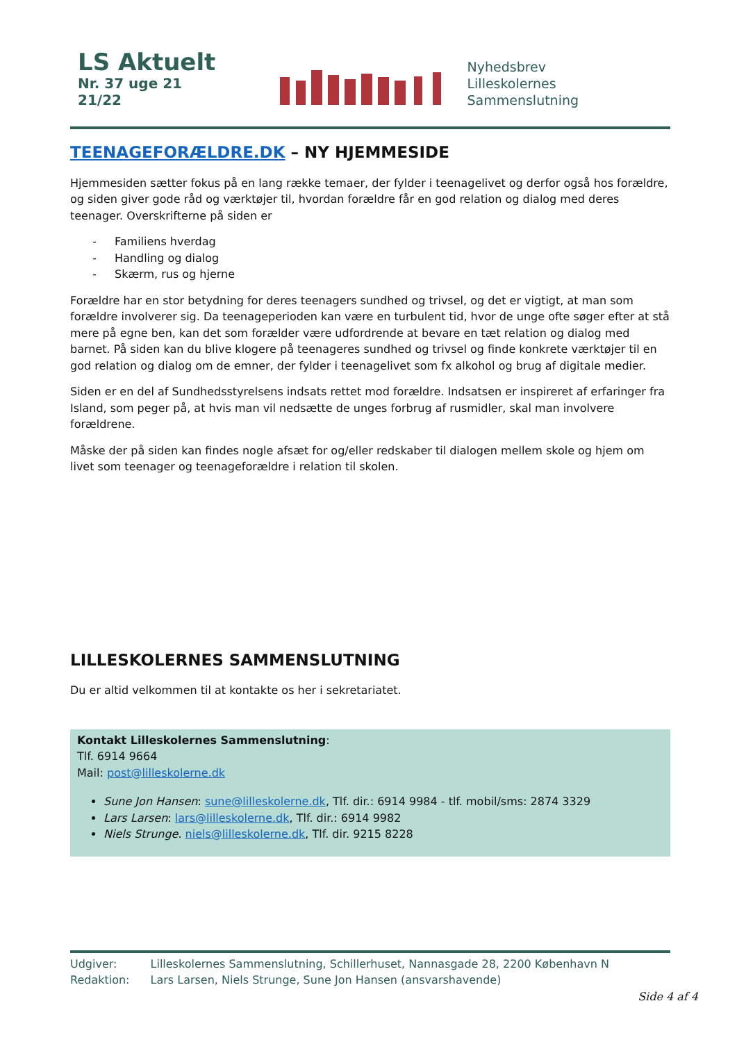LS Aktuelt
Nr. 37 uge 21 21/22
Nyhedsbrev
Lilleskolernes Sammenslutning
TEENAGEFORÆLDRE.DK – NY HJEMMESIDE
Hjemmesiden sætter fokus på en lang række temaer, der fylder i teenagelivet og derfor også hos forældre, og siden giver gode råd og værktøjer til, hvordan forældre får en god relation og dialog med deres teenager. Overskrifterne på siden er
- Familiens hverdag
- Handling og dialog
- Skærm, rus og hjerne
Forældre har en stor betydning for deres teenagers sundhed og trivsel, og det er vigtigt, at man som forældre involverer sig. Da teenageperioden kan være en turbulent tid, hvor de unge ofte søger efter at stå mere på egne ben, kan det som forælder være udfordrende at bevare en tæt relation og dialog med barnet. På siden kan du blive klogere på teenageres sundhed og trivsel og finde konkrete værktøjer til en god relation og dialog om de emner, der fylder i teenagelivet som fx alkohol og brug af digitale medier.
Siden er en del af Sundhedsstyrelsens indsats rettet mod forældre. Indsatsen er inspireret af erfaringer fra Island, som peger på, at hvis man vil nedsætte de unges forbrug af rusmidler, skal man involvere forældrene.
Måske der på siden kan findes nogle afsæt for og/eller redskaber til dialogen mellem skole og hjem om livet som teenager og teenageforældre i relation til skolen.
LILLESKOLERNES SAMMENSLUTNING
Du er altid velkommen til at kontakte os her i sekretariatet.
Kontakt Lilleskolernes Sammenslutning:
Tlf. 6914 9664
Mail: post@lilleskolerne.dk
Sune Jon Hansen: sune@lilleskolerne.dk, Tlf. dir.: 6914 9984 - tlf. mobil/sms: 2874 3329
Lars Larsen: lars@lilleskolerne.dk, Tlf. dir.: 6914 9982
Niels Strunge. niels@lilleskolerne.dk, Tlf. dir. 9215 8228
| Udgiver: | Lilleskolernes Sammenslutning, Schillerhuset, Nannasgade 28, 2200 København N |
| Redaktion: | Lars Larsen, Niels Strunge, Sune Jon Hansen (ansvarshavende) |
Side 4 af 4